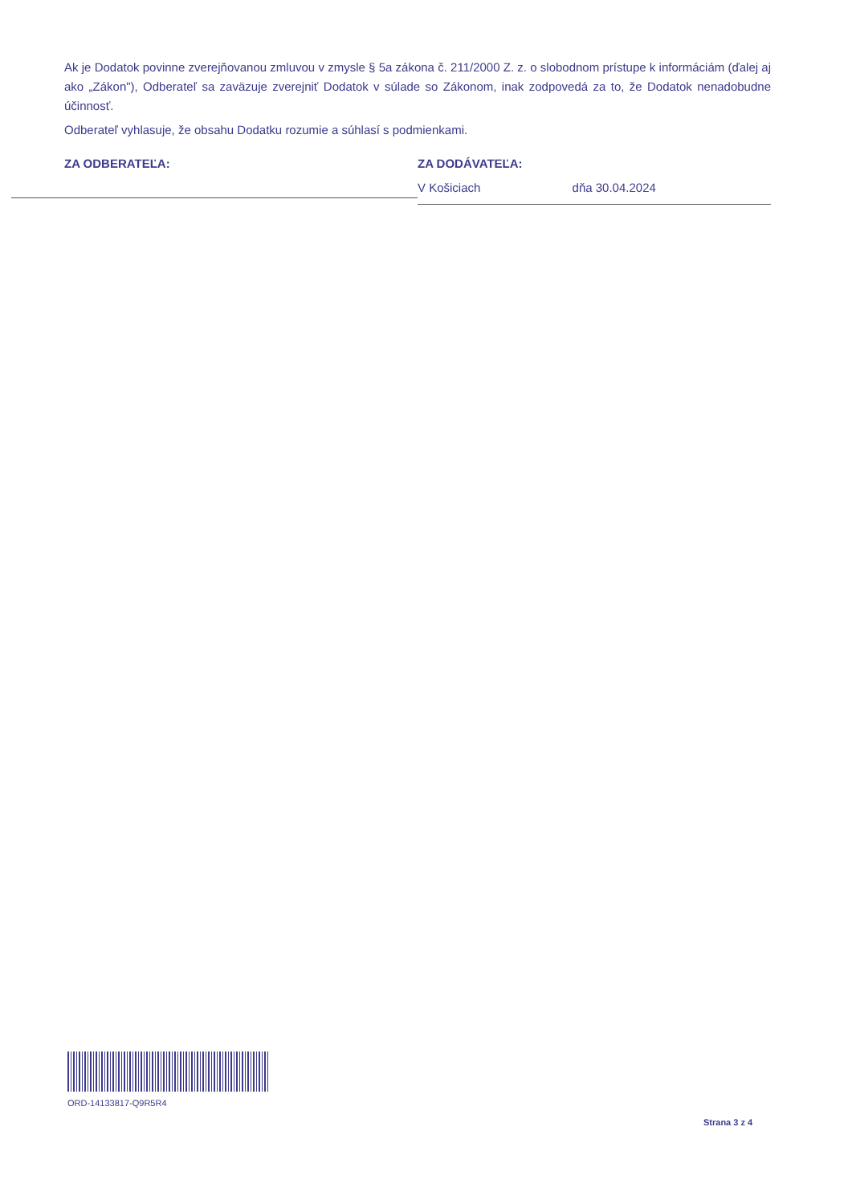Ak je Dodatok povinne zverejňovanou zmluvou v zmysle § 5a zákona č. 211/2000 Z. z. o slobodnom prístupe k informáciám (ďalej aj ako „Zákon"), Odberateľ sa zaväzuje zverejniť Dodatok v súlade so Zákonom, inak zodpovedá za to, že Dodatok nenadobudne účinnosť.
Odberateľ vyhlasuje, že obsahu Dodatku rozumie a súhlasí s podmienkami.
ZA ODBERATEĽA: ZA DODÁVATEĽA:
V Košiciach dňa 30.04.2024
ORD-14133817-Q9R5R4
Strana 3 z 4